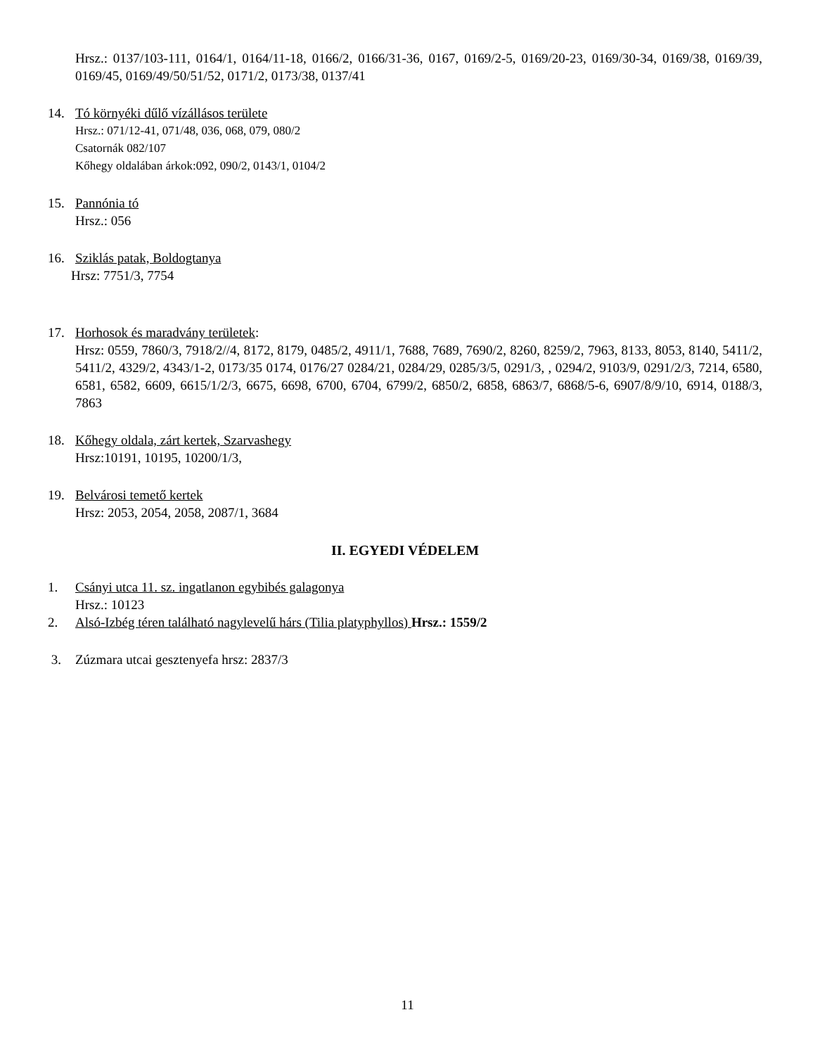Hrsz.: 0137/103-111, 0164/1, 0164/11-18, 0166/2, 0166/31-36, 0167, 0169/2-5, 0169/20-23, 0169/30-34, 0169/38, 0169/39, 0169/45, 0169/49/50/51/52, 0171/2, 0173/38, 0137/41
14. Tó környéki dűlő vízállásos területe
Hrsz.: 071/12-41, 071/48, 036, 068, 079, 080/2
Csatornák 082/107
Kőhegy oldalában árkok:092, 090/2, 0143/1, 0104/2
15. Pannónia tó
Hrsz.: 056
16. Sziklás patak, Boldogtanya
Hrsz: 7751/3, 7754
17. Horhosok és maradvány területek:
Hrsz: 0559, 7860/3, 7918/2//4, 8172, 8179, 0485/2, 4911/1, 7688, 7689, 7690/2, 8260, 8259/2, 7963, 8133, 8053, 8140, 5411/2, 5411/2, 4329/2, 4343/1-2, 0173/35 0174, 0176/27 0284/21, 0284/29, 0285/3/5, 0291/3, , 0294/2, 9103/9, 0291/2/3, 7214, 6580, 6581, 6582, 6609, 6615/1/2/3, 6675, 6698, 6700, 6704, 6799/2, 6850/2, 6858, 6863/7, 6868/5-6, 6907/8/9/10, 6914, 0188/3, 7863
18. Kőhegy oldala, zárt kertek, Szarvashegy
Hrsz:10191, 10195, 10200/1/3,
19. Belvárosi temető kertek
Hrsz: 2053, 2054, 2058, 2087/1, 3684
II. EGYEDI VÉDELEM
1. Csányi utca 11. sz. ingatlanon egybibés galagonya
Hrsz.: 10123
2. Alsó-Izbég téren található nagylevelű hárs (Tilia platyphyllos) Hrsz.: 1559/2
3. Zúzmara utcai gesztenyefa hrsz: 2837/3
11